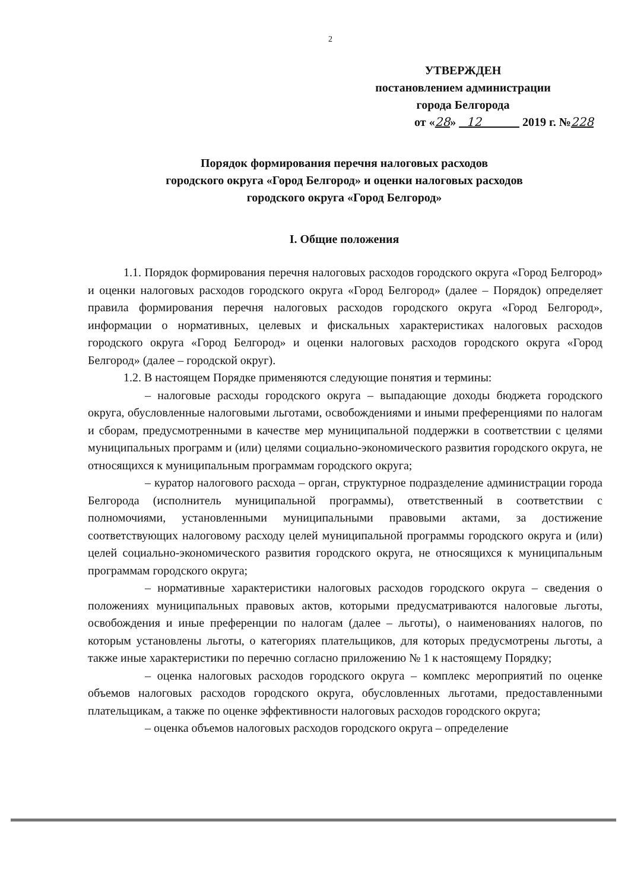2
УТВЕРЖДЕН
постановлением администрации
города Белгорода
от «28» 12 2019 г. №228
Порядок формирования перечня налоговых расходов
городского округа «Город Белгород» и оценки налоговых расходов
городского округа «Город Белгород»
I. Общие положения
1.1. Порядок формирования перечня налоговых расходов городского округа «Город Белгород» и оценки налоговых расходов городского округа «Город Белгород» (далее – Порядок) определяет правила формирования перечня налоговых расходов городского округа «Город Белгород», информации о нормативных, целевых и фискальных характеристиках налоговых расходов городского округа «Город Белгород» и оценки налоговых расходов городского округа «Город Белгород» (далее – городской округ).
1.2. В настоящем Порядке применяются следующие понятия и термины:
– налоговые расходы городского округа – выпадающие доходы бюджета городского округа, обусловленные налоговыми льготами, освобождениями и иными преференциями по налогам и сборам, предусмотренными в качестве мер муниципальной поддержки в соответствии с целями муниципальных программ и (или) целями социально-экономического развития городского округа, не относящихся к муниципальным программам городского округа;
– куратор налогового расхода – орган, структурное подразделение администрации города Белгорода (исполнитель муниципальной программы), ответственный в соответствии с полномочиями, установленными муниципальными правовыми актами, за достижение соответствующих налоговому расходу целей муниципальной программы городского округа и (или) целей социально-экономического развития городского округа, не относящихся к муниципальным программам городского округа;
– нормативные характеристики налоговых расходов городского округа – сведения о положениях муниципальных правовых актов, которыми предусматриваются налоговые льготы, освобождения и иные преференции по налогам (далее – льготы), о наименованиях налогов, по которым установлены льготы, о категориях плательщиков, для которых предусмотрены льготы, а также иные характеристики по перечню согласно приложению № 1 к настоящему Порядку;
– оценка налоговых расходов городского округа – комплекс мероприятий по оценке объемов налоговых расходов городского округа, обусловленных льготами, предоставленными плательщикам, а также по оценке эффективности налоговых расходов городского округа;
– оценка объемов налоговых расходов городского округа – определение